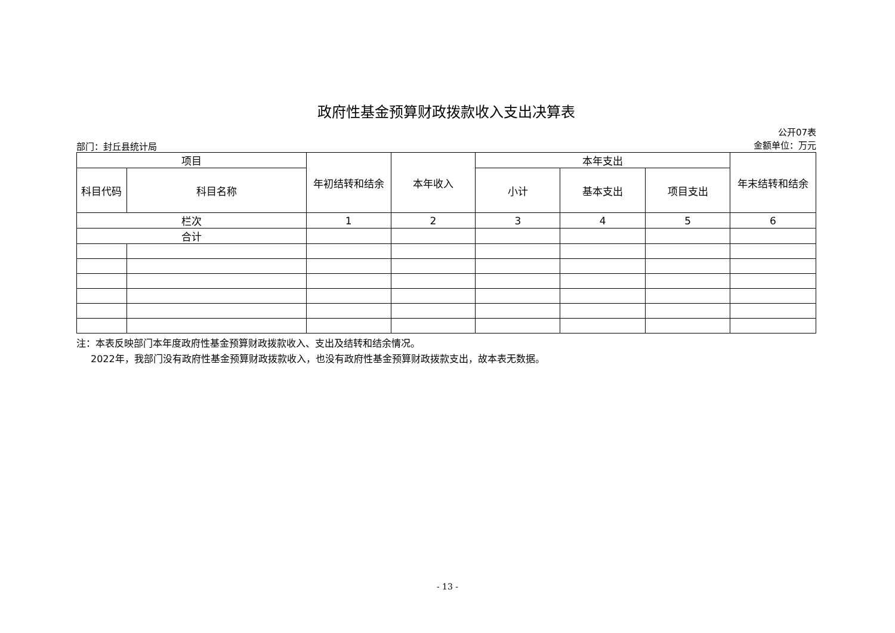政府性基金预算财政拨款收入支出决算表
部门：封丘县统计局
公开07表
金额单位：万元
| 项目 | | 年初结转和结余 | 本年收入 | 本年支出 | | | 年末结转和结余 |
| --- | --- | --- | --- | --- | --- | --- | --- |
| 科目代码 | 科目名称 | | | 小计 | 基本支出 | 项目支出 | |
| 栏次 | | 1 | 2 | 3 | 4 | 5 | 6 |
| 合计 | | | | | | | |
注：本表反映部门本年度政府性基金预算财政拨款收入、支出及结转和结余情况。
  2022年，我部门没有政府性基金预算财政拨款收入，也没有政府性基金预算财政拨款支出，故本表无数据。
- 13 -